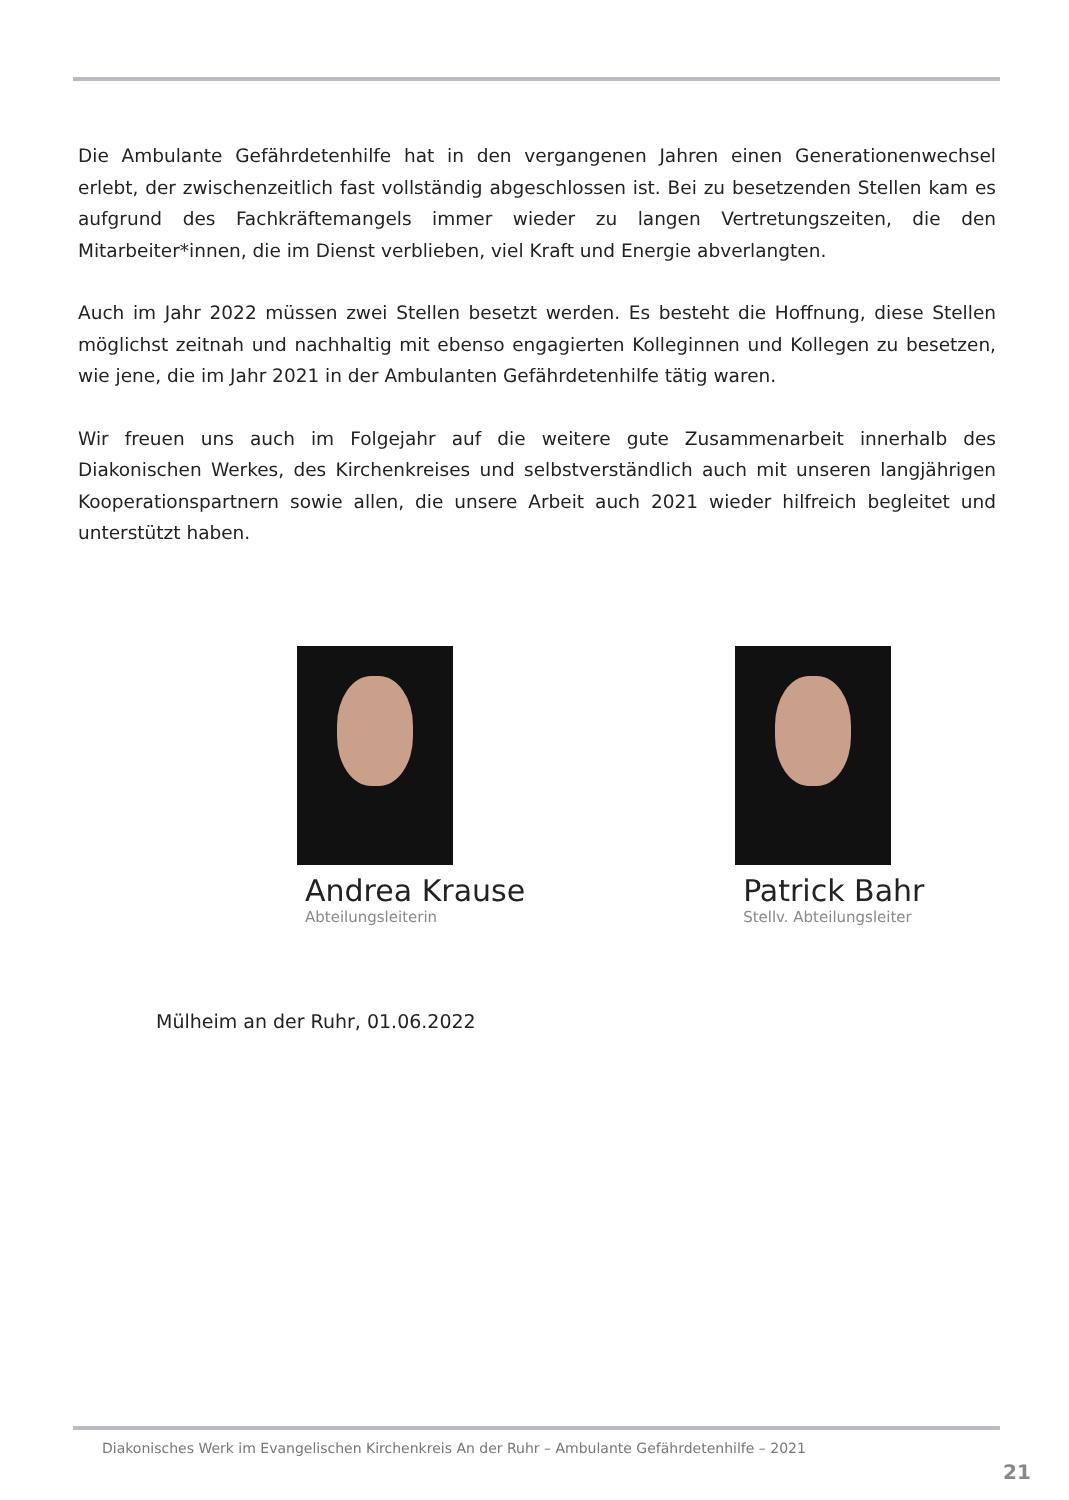Die Ambulante Gefährdetenhilfe hat in den vergangenen Jahren einen Generationenwechsel erlebt, der zwischenzeitlich fast vollständig abgeschlossen ist. Bei zu besetzenden Stellen kam es aufgrund des Fachkräftemangels immer wieder zu langen Vertretungszeiten, die den Mitarbeiter*innen, die im Dienst verblieben, viel Kraft und Energie abverlangten.
Auch im Jahr 2022 müssen zwei Stellen besetzt werden. Es besteht die Hoffnung, diese Stellen möglichst zeitnah und nachhaltig mit ebenso engagierten Kolleginnen und Kollegen zu besetzen, wie jene, die im Jahr 2021 in der Ambulanten Gefährdetenhilfe tätig waren.
Wir freuen uns auch im Folgejahr auf die weitere gute Zusammenarbeit innerhalb des Diakonischen Werkes, des Kirchenkreises und selbstverständlich auch mit unseren langjährigen Kooperationspartnern sowie allen, die unsere Arbeit auch 2021 wieder hilfreich begleitet und unterstützt haben.
Andrea Krause
Abteilungsleiterin
Patrick Bahr
Stellv. Abteilungsleiter
Mülheim an der Ruhr, 01.06.2022
Diakonisches Werk im Evangelischen Kirchenkreis An der Ruhr – Ambulante Gefährdetenhilfe – 2021
21